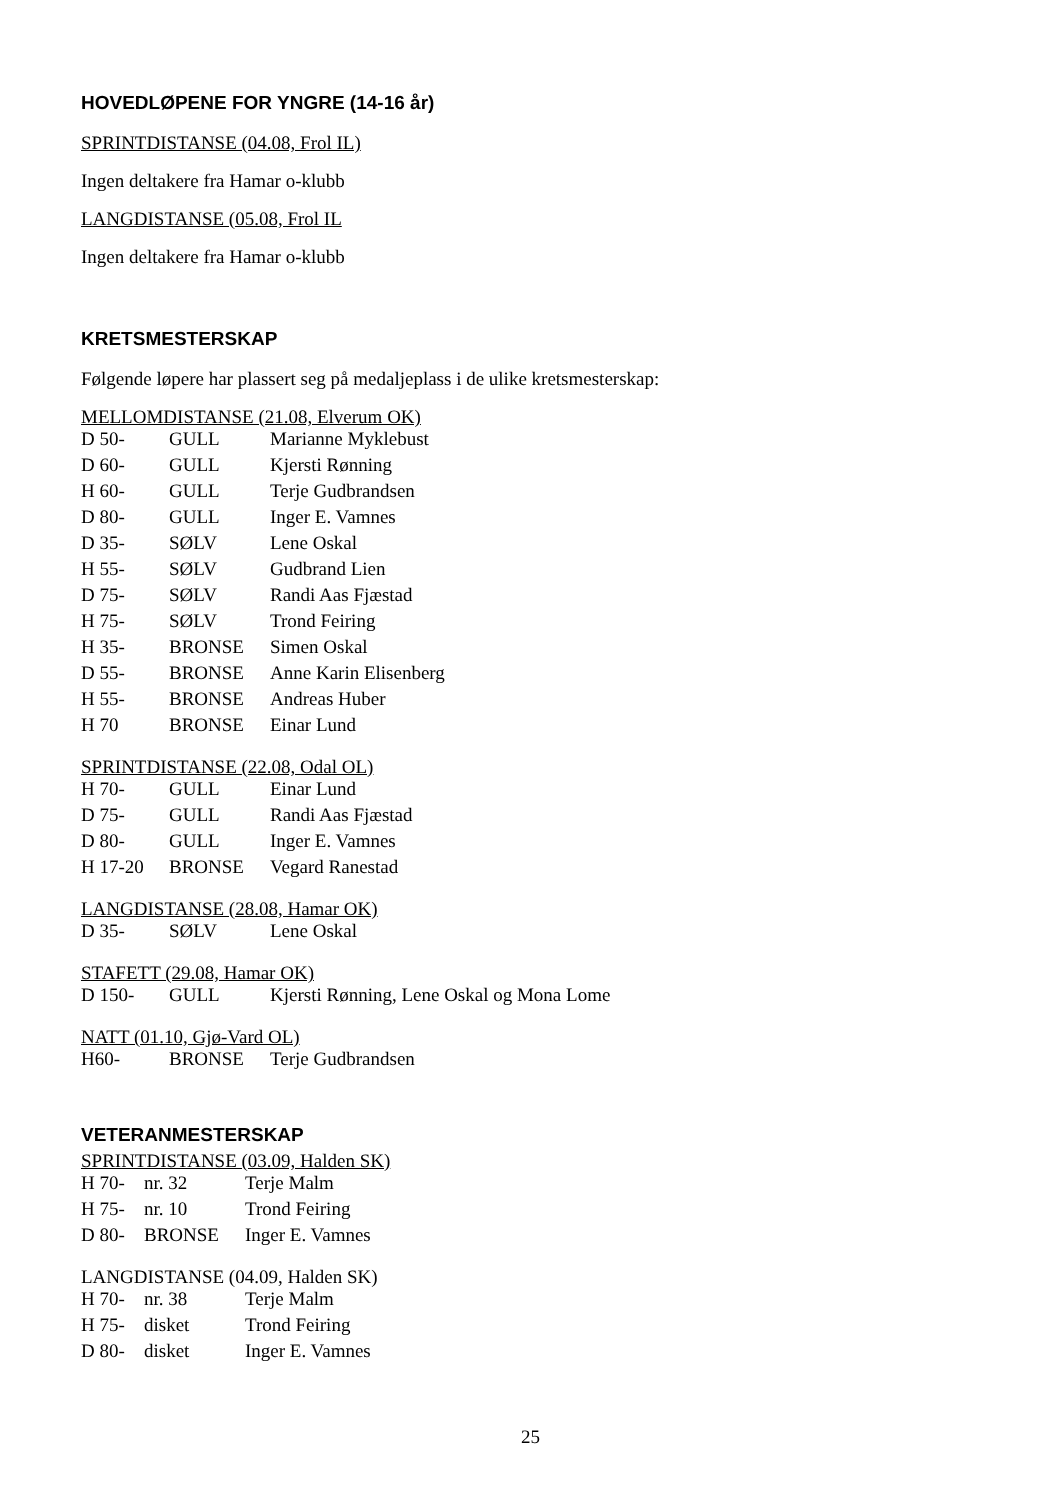HOVEDLØPENE FOR YNGRE (14-16 år)
SPRINTDISTANSE (04.08, Frol IL)
Ingen deltakere fra Hamar o-klubb
LANGDISTANSE (05.08, Frol IL
Ingen deltakere fra Hamar o-klubb
KRETSMESTERSKAP
Følgende løpere har plassert seg på medaljeplass i de ulike kretsmesterskap:
MELLOMDISTANSE (21.08, Elverum OK)
| D 50- | GULL | Marianne Myklebust |
| D 60- | GULL | Kjersti Rønning |
| H 60- | GULL | Terje Gudbrandsen |
| D 80- | GULL | Inger E. Vamnes |
| D 35- | SØLV | Lene Oskal |
| H 55- | SØLV | Gudbrand Lien |
| D 75- | SØLV | Randi Aas Fjæstad |
| H 75- | SØLV | Trond Feiring |
| H 35- | BRONSE | Simen Oskal |
| D 55- | BRONSE | Anne Karin Elisenberg |
| H 55- | BRONSE | Andreas Huber |
| H 70 | BRONSE | Einar Lund |
SPRINTDISTANSE (22.08, Odal OL)
| H 70- | GULL | Einar Lund |
| D 75- | GULL | Randi Aas Fjæstad |
| D 80- | GULL | Inger E. Vamnes |
| H 17-20 | BRONSE | Vegard Ranestad |
LANGDISTANSE (28.08, Hamar OK)
| D 35- | SØLV | Lene Oskal |
STAFETT (29.08, Hamar OK)
| D 150- | GULL | Kjersti Rønning, Lene Oskal og Mona Lome |
NATT (01.10, Gjø-Vard OL)
| H60- | BRONSE | Terje Gudbrandsen |
VETERANMESTERSKAP
SPRINTDISTANSE (03.09, Halden SK)
| H 70- | nr. 32 | Terje Malm |
| H 75- | nr. 10 | Trond Feiring |
| D 80- | BRONSE | Inger E. Vamnes |
LANGDISTANSE (04.09, Halden SK)
| H 70- | nr. 38 | Terje Malm |
| H 75- | disket | Trond Feiring |
| D 80- | disket | Inger E. Vamnes |
25